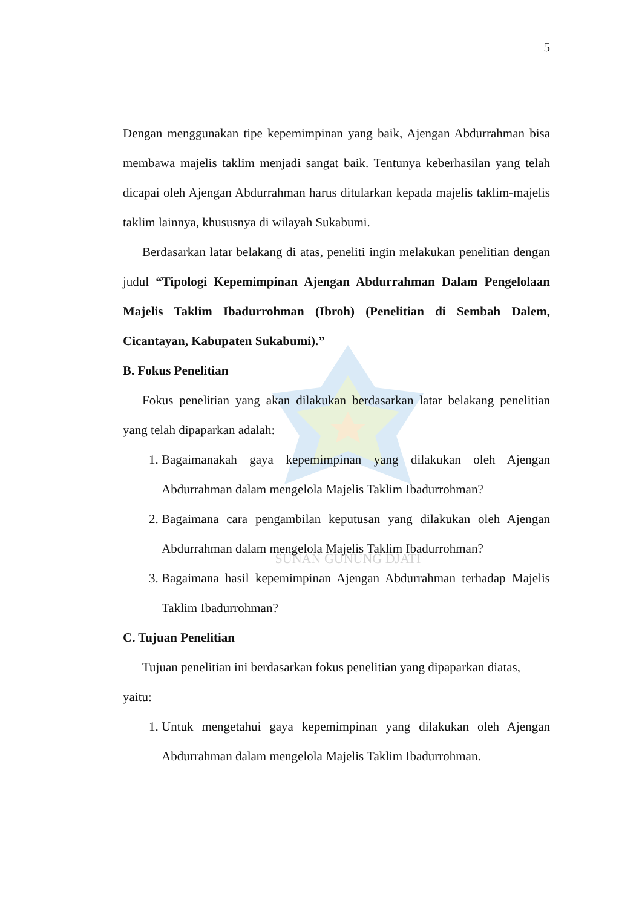SUNAN GUNUNG DJATI
5
Dengan menggunakan tipe kepemimpinan yang baik, Ajengan Abdurrahman bisa membawa majelis taklim menjadi sangat baik. Tentunya keberhasilan yang telah dicapai oleh Ajengan Abdurrahman harus ditularkan kepada majelis taklim-majelis taklim lainnya, khususnya di wilayah Sukabumi.
Berdasarkan latar belakang di atas, peneliti ingin melakukan penelitian dengan judul “Tipologi Kepemimpinan Ajengan Abdurrahman Dalam Pengelolaan Majelis Taklim Ibadurrohman (Ibroh) (Penelitian di Sembah Dalem, Cicantayan, Kabupaten Sukabumi).”
B. Fokus Penelitian
Fokus penelitian yang akan dilakukan berdasarkan latar belakang penelitian yang telah dipaparkan adalah:
1. Bagaimanakah gaya kepemimpinan yang dilakukan oleh Ajengan Abdurrahman dalam mengelola Majelis Taklim Ibadurrohman?
2. Bagaimana cara pengambilan keputusan yang dilakukan oleh Ajengan Abdurrahman dalam mengelola Majelis Taklim Ibadurrohman?
3. Bagaimana hasil kepemimpinan Ajengan Abdurrahman terhadap Majelis Taklim Ibadurrohman?
C. Tujuan Penelitian
Tujuan penelitian ini berdasarkan fokus penelitian yang dipaparkan diatas, yaitu:
1. Untuk mengetahui gaya kepemimpinan yang dilakukan oleh Ajengan Abdurrahman dalam mengelola Majelis Taklim Ibadurrohman.